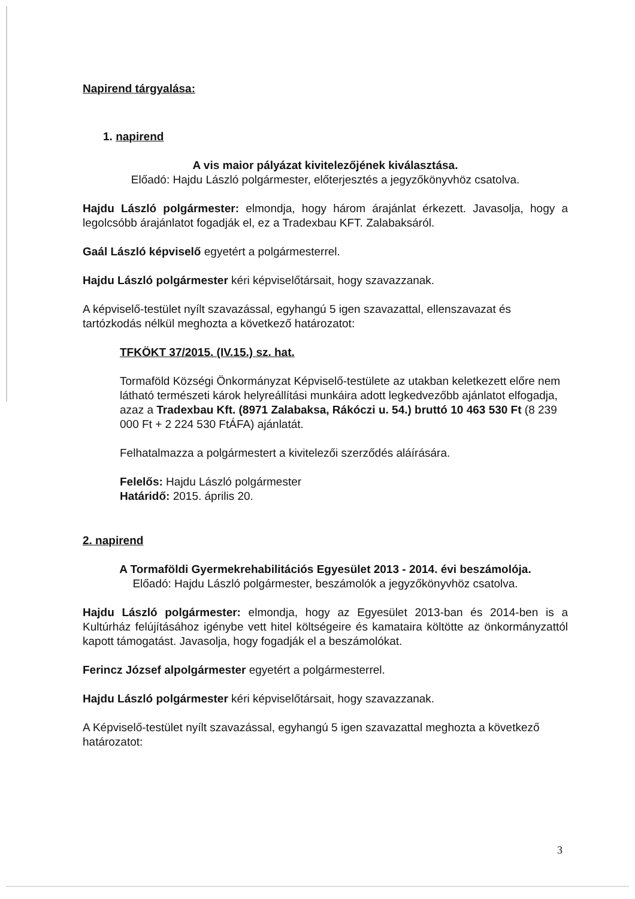Napirend tárgyalása:
1. napirend
A vis maior pályázat kivitelezőjének kiválasztása.
Előadó: Hajdu László polgármester, előterjesztés a jegyzőkönyvhöz csatolva.
Hajdu László polgármester: elmondja, hogy három árajánlat érkezett. Javasolja, hogy a legolcsóbb árajánlatot fogadják el, ez a Tradexbau KFT. Zalabaksáról.
Gaál László képviselő egyetért a polgármesterrel.
Hajdu László polgármester kéri képviselőtársait, hogy szavazzanak.
A képviselő-testület nyílt szavazással, egyhangú 5 igen szavazattal, ellenszavazat és tartózkodás nélkül meghozta a következő határozatot:
TFKÖKT 37/2015. (IV.15.) sz. hat.
Tormaföld Községi Önkormányzat Képviselő-testülete az utakban keletkezett előre nem látható természeti károk helyreállítási munkáira adott legkedvezőbb ajánlatot elfogadja, azaz a Tradexbau Kft. (8971 Zalabaksa, Rákóczi u. 54.) bruttó 10 463 530 Ft (8 239 000 Ft + 2 224 530 FtÁFA) ajánlatát.
Felhatalmazza a polgármestert a kivitelezői szerződés aláírására.
Felelős: Hajdu László polgármester
Határidő: 2015. április 20.
2. napirend
A Tormaföldi Gyermekrehabilitációs Egyesület 2013 - 2014. évi beszámolója.
Előadó: Hajdu László polgármester, beszámolók a jegyzőkönyvhöz csatolva.
Hajdu László polgármester: elmondja, hogy az Egyesület 2013-ban és 2014-ben is a Kultúrház felújításához igénybe vett hitel költségeire és kamataira költötte az önkormányzattól kapott támogatást. Javasolja, hogy fogadják el a beszámolókat.
Ferincz József alpolgármester egyetért a polgármesterrel.
Hajdu László polgármester kéri képviselőtársait, hogy szavazzanak.
A Képviselő-testület nyílt szavazással, egyhangú 5 igen szavazattal meghozta a következő határozatot:
3